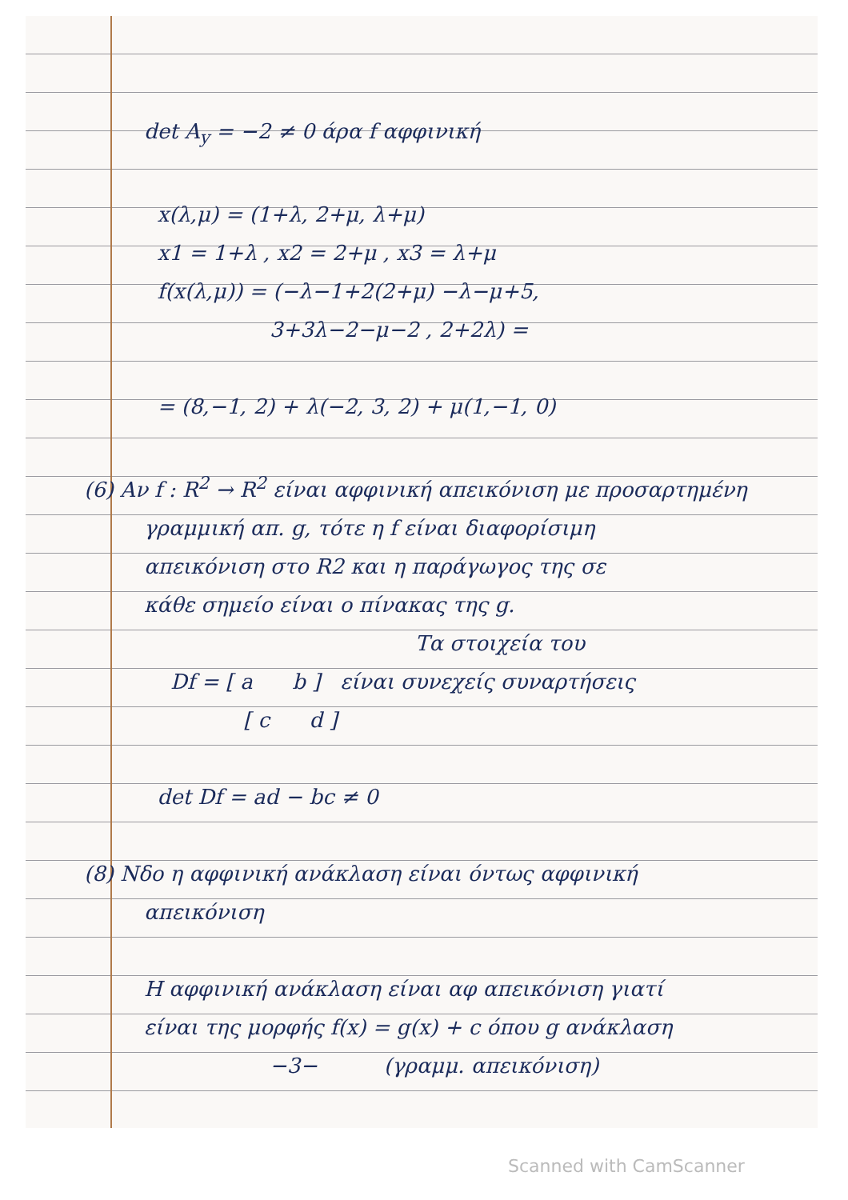det A<sub>y</sub> = −2 ≠ 0 άρα f αφφινική
x(λ,μ) = (1+λ, 2+μ, λ+μ)
x1 = 1+λ , x2 = 2+μ , x3 = λ+μ
f(x(λ,μ)) = (−λ−1+2(2+μ) −λ−μ+5,
3+3λ−2−μ−2 , 2+2λ) =
= (8,−1, 2) + λ(−2, 3, 2) + μ(1,−1, 0)
(6) Αν f : R<sup>2</sup> → R<sup>2</sup> είναι αφφινική απεικόνιση με προσαρτημένη
γραμμική απ. g, τότε η f είναι διαφορίσιμη
απεικόνιση στο R2 και η παράγωγος της σε
κάθε σημείο είναι ο πίνακας της g.
Τα στοιχεία του
Df = [ a b ] είναι συνεχείς συναρτήσεις
[ c d ]
det Df = ad − bc ≠ 0
(8) Νδο η αφφινική ανάκλαση είναι όντως αφφινική
απεικόνιση
Η αφφινική ανάκλαση είναι αφ απεικόνιση γιατί
είναι της μορφής f(x) = g(x) + c όπου g ανάκλαση
−3− (γραμμ. απεικόνιση)
Scanned with CamScanner